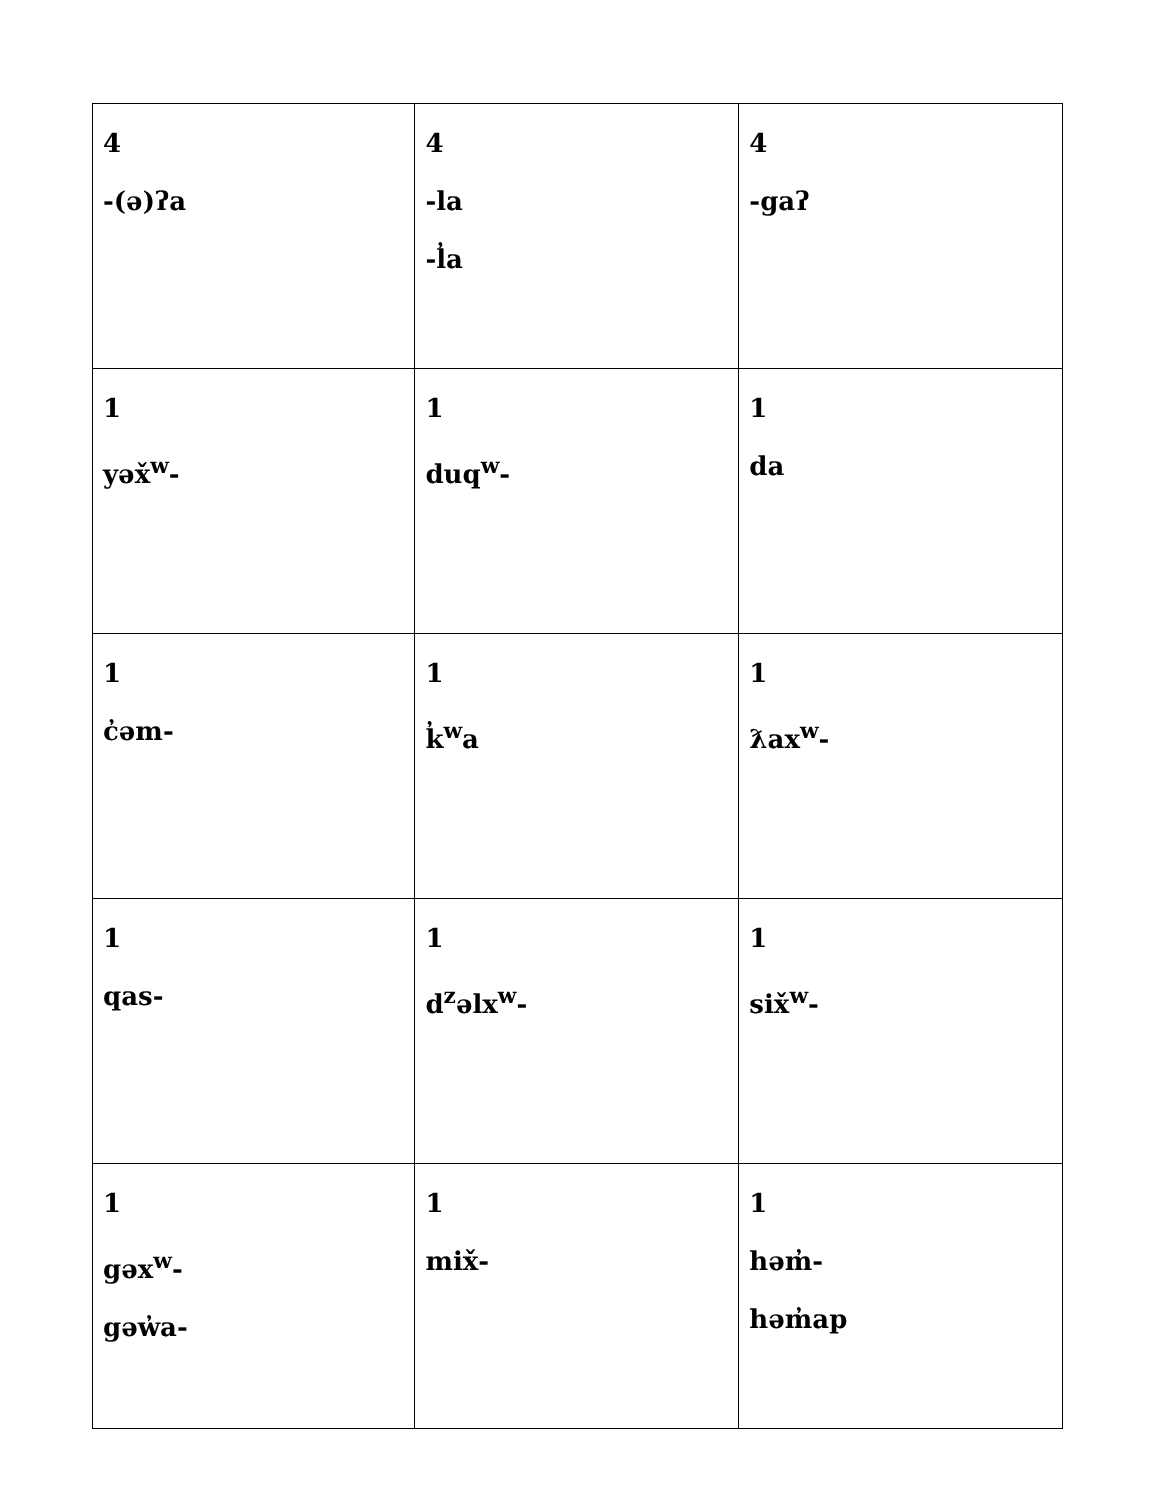| 4 -(ə)ʔa | 4 -la -l̓a | 4 -gaʔ |
| 1 yəx̌<sup>w</sup>- | 1 duq<sup>w</sup>- | 1 da |
| 1 c̓əm- | 1 k̓<sup>w</sup>a | 1 ƛax<sup>w</sup>- |
| 1 qas- | 1 d<sup>z</sup>əlx<sup>w</sup>- | 1 six̌<sup>w</sup>- |
| 1 gəx<sup>w</sup>- gəw̓a- | 1 mix̌- | 1 həm̓- həm̓ap |